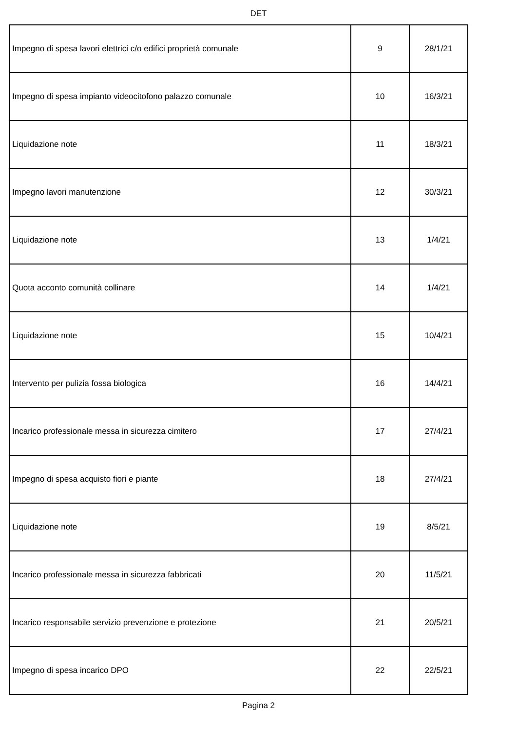DET
| Impegno di spesa lavori elettrici c/o edifici proprietà comunale | 9 | 28/1/21 |
| Impegno di spesa impianto videocitofono palazzo comunale | 10 | 16/3/21 |
| Liquidazione note | 11 | 18/3/21 |
| Impegno lavori manutenzione | 12 | 30/3/21 |
| Liquidazione note | 13 | 1/4/21 |
| Quota acconto comunità collinare | 14 | 1/4/21 |
| Liquidazione note | 15 | 10/4/21 |
| Intervento per pulizia fossa biologica | 16 | 14/4/21 |
| Incarico professionale messa in sicurezza cimitero | 17 | 27/4/21 |
| Impegno di spesa acquisto fiori e piante | 18 | 27/4/21 |
| Liquidazione note | 19 | 8/5/21 |
| Incarico professionale messa in sicurezza fabbricati | 20 | 11/5/21 |
| Incarico responsabile servizio prevenzione e protezione | 21 | 20/5/21 |
| Impegno di spesa incarico DPO | 22 | 22/5/21 |
Pagina 2